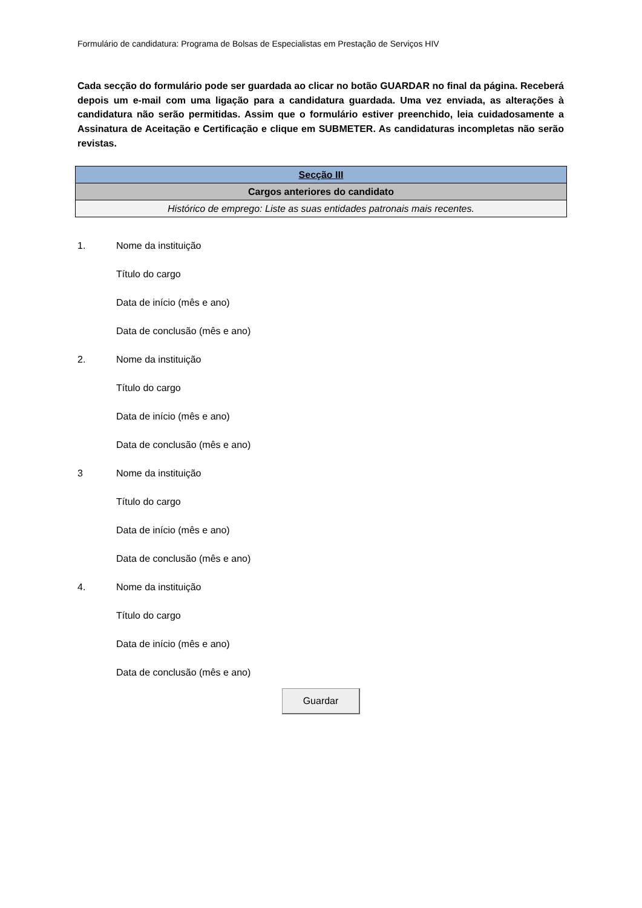Formulário de candidatura: Programa de Bolsas de Especialistas em Prestação de Serviços HIV
Cada secção do formulário pode ser guardada ao clicar no botão GUARDAR no final da página. Receberá depois um e-mail com uma ligação para a candidatura guardada. Uma vez enviada, as alterações à candidatura não serão permitidas. Assim que o formulário estiver preenchido, leia cuidadosamente a Assinatura de Aceitação e Certificação e clique em SUBMETER. As candidaturas incompletas não serão revistas.
| Secção III |
| --- |
| Cargos anteriores do candidato |
| Histórico de emprego: Liste as suas entidades patronais mais recentes. |
1. Nome da instituição
Título do cargo
Data de início (mês e ano)
Data de conclusão (mês e ano)
2. Nome da instituição
Título do cargo
Data de início (mês e ano)
Data de conclusão (mês e ano)
3 Nome da instituição
Título do cargo
Data de início (mês e ano)
Data de conclusão (mês e ano)
4. Nome da instituição
Título do cargo
Data de início (mês e ano)
Data de conclusão (mês e ano)
Guardar